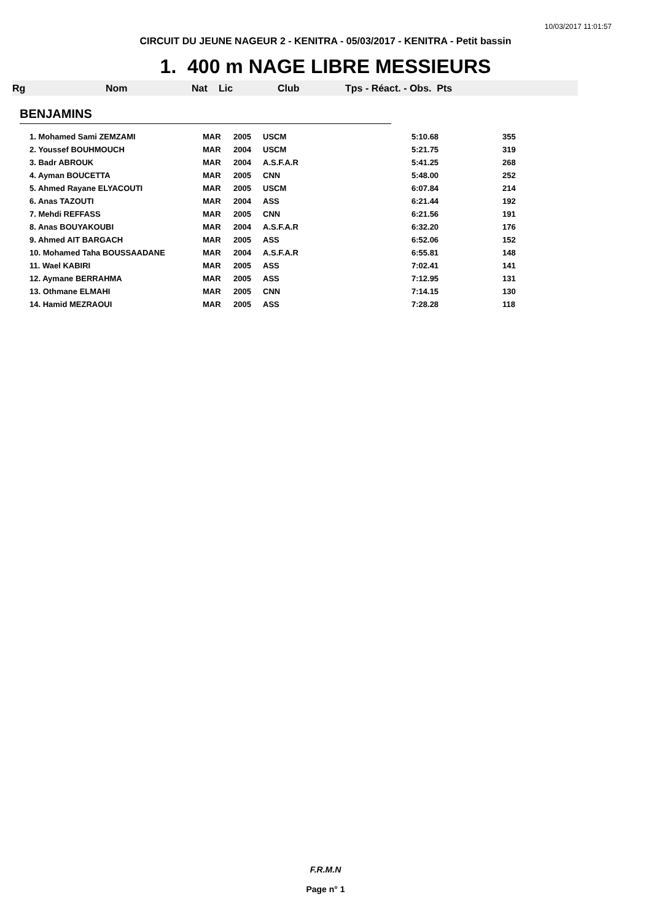10/03/2017 11:01:57
CIRCUIT DU JEUNE NAGEUR 2 - KENITRA - 05/03/2017 - KENITRA - Petit bassin
1. 400 m NAGE LIBRE MESSIEURS
Rg Nom Nat Lic Club Tps - Réact. - Obs. Pts
BENJAMINS
| 1. Mohamed Sami ZEMZAMI | MAR | 2005 | USCM | 5:10.68 | 355 |
| 2. Youssef BOUHMOUCH | MAR | 2004 | USCM | 5:21.75 | 319 |
| 3. Badr ABROUK | MAR | 2004 | A.S.F.A.R | 5:41.25 | 268 |
| 4. Ayman BOUCETTA | MAR | 2005 | CNN | 5:48.00 | 252 |
| 5. Ahmed Rayane ELYACOUTI | MAR | 2005 | USCM | 6:07.84 | 214 |
| 6. Anas TAZOUTI | MAR | 2004 | ASS | 6:21.44 | 192 |
| 7. Mehdi REFFASS | MAR | 2005 | CNN | 6:21.56 | 191 |
| 8. Anas BOUYAKOUBI | MAR | 2004 | A.S.F.A.R | 6:32.20 | 176 |
| 9. Ahmed AIT BARGACH | MAR | 2005 | ASS | 6:52.06 | 152 |
| 10. Mohamed Taha BOUSSAADANE | MAR | 2004 | A.S.F.A.R | 6:55.81 | 148 |
| 11. Wael KABIRI | MAR | 2005 | ASS | 7:02.41 | 141 |
| 12. Aymane BERRAHMA | MAR | 2005 | ASS | 7:12.95 | 131 |
| 13. Othmane ELMAHI | MAR | 2005 | CNN | 7:14.15 | 130 |
| 14. Hamid MEZRAOUI | MAR | 2005 | ASS | 7:28.28 | 118 |
F.R.M.N
Page n° 1